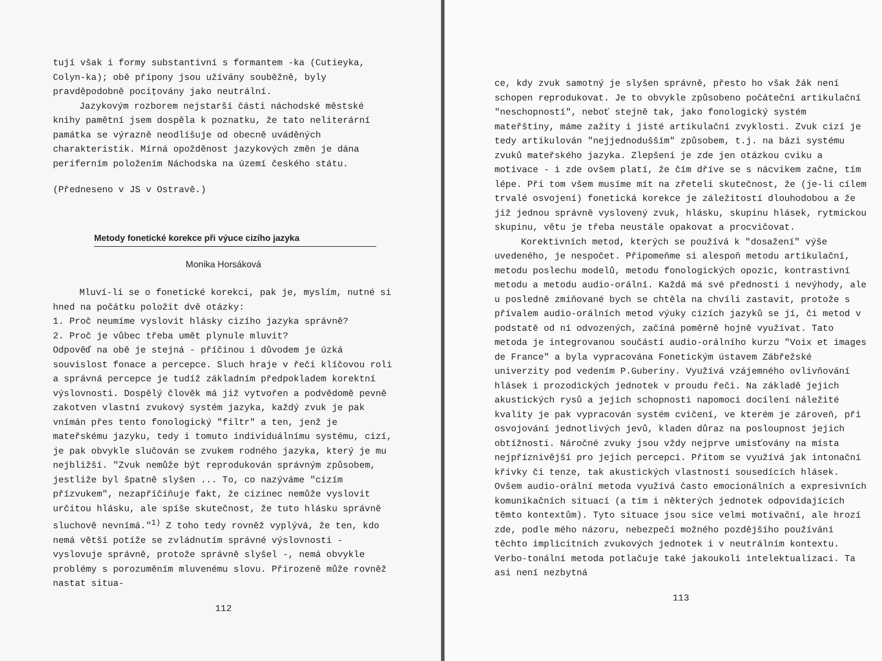tují však i formy substantivní s formantem -ka (Cutieyka, Colyn-ka); obě přípony jsou užívány souběžně, byly pravděpodobně pocițovány jako neutrální.
Jazykovým rozborem nejstarší části náchodské městské knihy pamětní jsem dospěla k poznatku, že tato neliterární památka se výrazně neodlišuje od obecně uváděných charakteristik. Mírná opožděnost jazykových změn je dána periferním položením Náchodska na území českého státu.
(Předneseno v JS v Ostravě.)
Metody fonetické korekce při výuce cizího jazyka
Monika Horsáková
Mluví-li se o fonetické korekci, pak je, myslím, nutné si hned na počátku položit dvě otázky:
1. Proč neumíme vyslovit hlásky cizího jazyka správně?
2. Proč je vůbec třeba umět plynule mluvit?
Odpověď na obě je stejná - příčinou i důvodem je úzká souvislost fonace a percepce. Sluch hraje v řeči klíčovou roli a správná percepce je tudíž základním předpokladem korektní výslovnosti. Dospělý člověk má již vytvořen a podvědomě pevně zakotven vlastní zvukový systém jazyka, každý zvuk je pak vnímán přes tento fonologický "filtr" a ten, jenž je mateřskému jazyku, tedy i tomuto individuálnímu systému, cizí, je pak obvykle slučován se zvukem rodného jazyka, který je mu nejbližší. "Zvuk nemůže být reprodukován správným způsobem, jestliže byl špatně slyšen ... To, co nazýváme "cizím přízvukem", nezapříčiňuje fakt, že cizinec nemůže vyslovit určitou hlásku, ale spíše skutečnost, že tuto hlásku správně sluchově nevnímá."<sup>1)</sup> Z toho tedy rovněž vyplývá, že ten, kdo nemá větší potíže se zvládnutím správné výslovnosti - vyslovuje správně, protože správně slyšel -, nemá obvykle problémy s porozuměním mluvenému slovu. Přirozeně může rovněž nastat situa-
112
ce, kdy zvuk samotný je slyšen správně, přesto ho však žák není schopen reprodukovat. Je to obvykle způsobeno počáteční artikulační "neschopností", neboť stejně tak, jako fonologický systém mateřštiny, máme zažity i jisté artikulační zvyklosti. Zvuk cizí je tedy artikulován "nejjednodušším" způsobem, t.j. na bázi systému zvuků mateřského jazyka. Zlepšení je zde jen otázkou cviku a motivace - i zde ovšem platí, že čím dříve se s nácvikem začne, tím lépe. Při tom všem musíme mít na zřeteli skutečnost, že (je-li cílem trvalé osvojení) fonetická korekce je záležitostí dlouhodobou a že již jednou správně vyslovený zvuk, hlásku, skupinu hlásek, rytmickou skupinu, větu je třeba neustále opakovat a procvičovat.
Korektivních metod, kterých se používá k "dosažení" výše uvedeného, je nespočet. Připomeňme si alespoň metodu artikulační, metodu poslechu modelů, metodu fonologických opozic, kontrastivní metodu a metodu audio-orální. Každá má své přednosti i nevýhody, ale u posledně zmiňované bych se chtěla na chvíli zastavit, protože s přívalem audio-orálních metod výuky cizích jazyků se jí, či metod v podstatě od ní odvozených, začíná poměrně hojně využívat. Tato metoda je integrovanou součástí audio-orálního kurzu "Voix et images de France" a byla vypracována Fonetickým ústavem Zábřežské univerzity pod vedením P.Guberiny. Využívá vzájemného ovlivňování hlásek i prozodických jednotek v proudu řeči. Na základě jejich akustických rysů a jejich schopnosti napomoci docílení náležité kvality je pak vypracován systém cvičení, ve kterém je zároveň, při osvojování jednotlivých jevů, kladen důraz na posloupnost jejich obtížnosti. Náročné zvuky jsou vždy nejprve umisťovány na místa nejpříznivější pro jejich percepci. Přitom se využívá jak intonační křivky či tenze, tak akustických vlastností sousedících hlásek. Ovšem audio-orální metoda využívá často emocionálních a expresivních komunikačních situací (a tím i některých jednotek odpovídajících těmto kontextům). Tyto situace jsou sice velmi motivační, ale hrozí zde, podle mého názoru, nebezpečí možného pozdějšího používání těchto implicitních zvukových jednotek i v neutrálním kontextu. Verbo-tonální metoda potlačuje také jakoukoli intelektualizaci. Ta asi není nezbytná
113